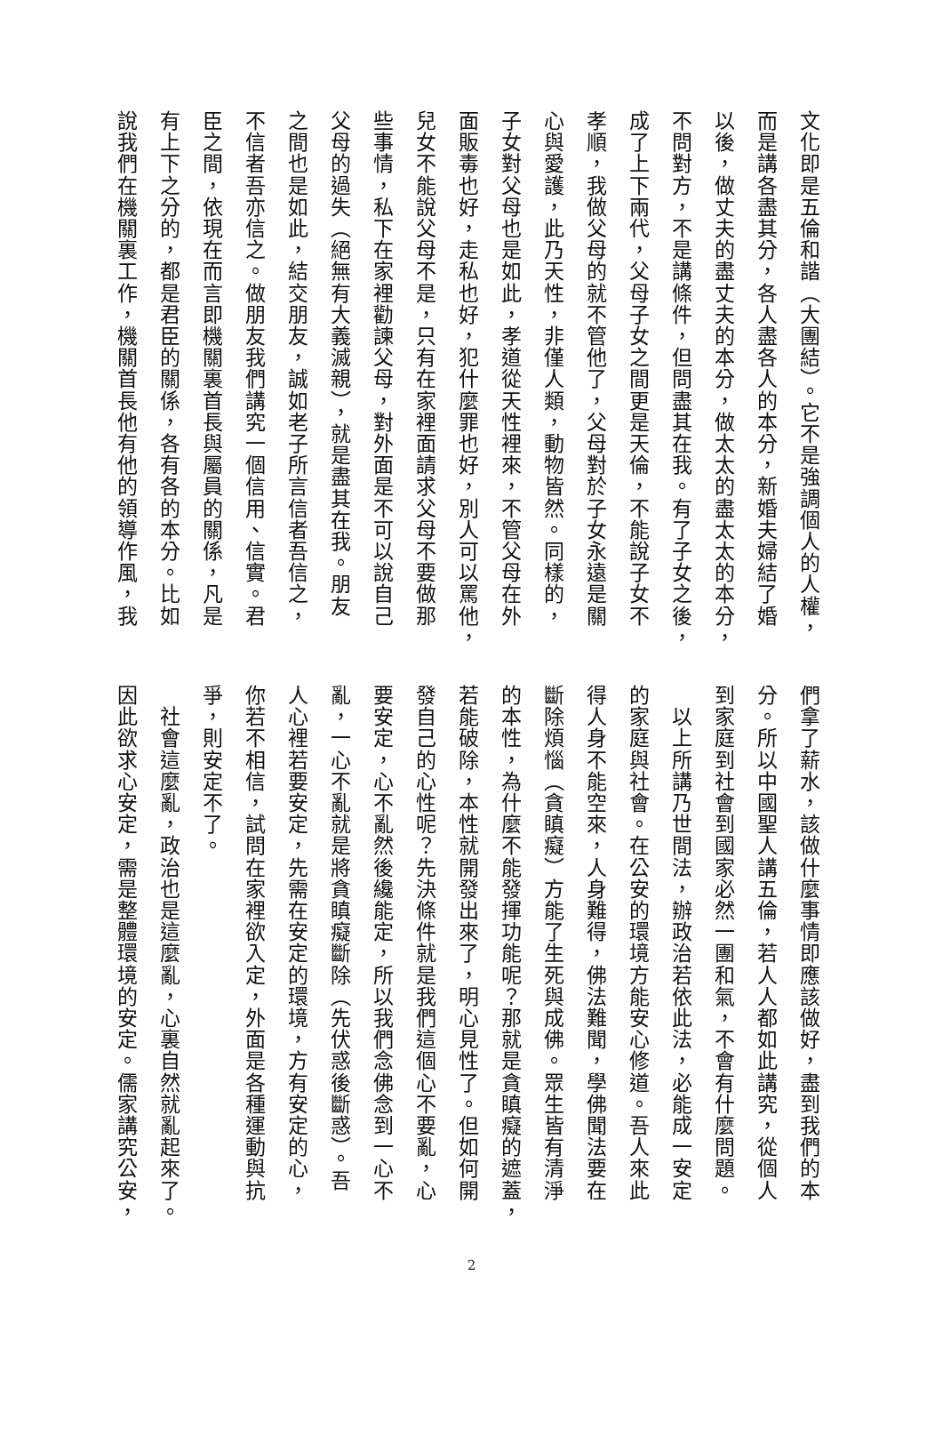文化即是五倫和諧（大團結）。它不是強調個人的人權，
而是講各盡其分，各人盡各人的本分，新婚夫婦結了婚
以後，做丈夫的盡丈夫的本分，做太太的盡太太的本分，
不問對方，不是講條件，但問盡其在我。有了子女之後，
成了上下兩代，父母子女之間更是天倫，不能說子女不
孝順，我做父母的就不管他了，父母對於子女永遠是關
心與愛護，此乃天性，非僅人類，動物皆然。同樣的，
子女對父母也是如此，孝道從天性裡來，不管父母在外
面販毒也好，走私也好，犯什麼罪也好，別人可以罵他，
兒女不能說父母不是，只有在家裡面請求父母不要做那
些事情，私下在家裡勸諫父母，對外面是不可以說自己
父母的過失（絕無有大義滅親），就是盡其在我。朋友
之間也是如此，結交朋友，誠如老子所言信者吾信之，
不信者吾亦信之。做朋友我們講究一個信用、信實。君
臣之間，依現在而言即機關裏首長與屬員的關係，凡是
有上下之分的，都是君臣的關係，各有各的本分。比如
說我們在機關裏工作，機關首長他有他的領導作風，我
們拿了薪水，該做什麼事情即應該做好，盡到我們的本
分。所以中國聖人講五倫，若人人都如此講究，從個人
到家庭到社會到國家必然一團和氣，不會有什麼問題。
　以上所講乃世間法，辦政治若依此法，必能成一安定
的家庭與社會。在公安的環境方能安心修道。吾人來此
得人身不能空來，人身難得，佛法難聞，學佛聞法要在
斷除煩惱（貪瞋癡）方能了生死與成佛。眾生皆有清淨
的本性，為什麼不能發揮功能呢？那就是貪瞋癡的遮蓋，
若能破除，本性就開發出來了，明心見性了。但如何開
發自己的心性呢？先決條件就是我們這個心不要亂，心
要安定，心不亂然後纔能定，所以我們念佛念到一心不
亂，一心不亂就是將貪瞋癡斷除（先伏惑後斷惑）。吾
人心裡若要安定，先需在安定的環境，方有安定的心，
你若不相信，試問在家裡欲入定，外面是各種運動與抗
爭，則安定不了。
　社會這麼亂，政治也是這麼亂，心裏自然就亂起來了。
因此欲求心安定，需是整體環境的安定。儒家講究公安，
2